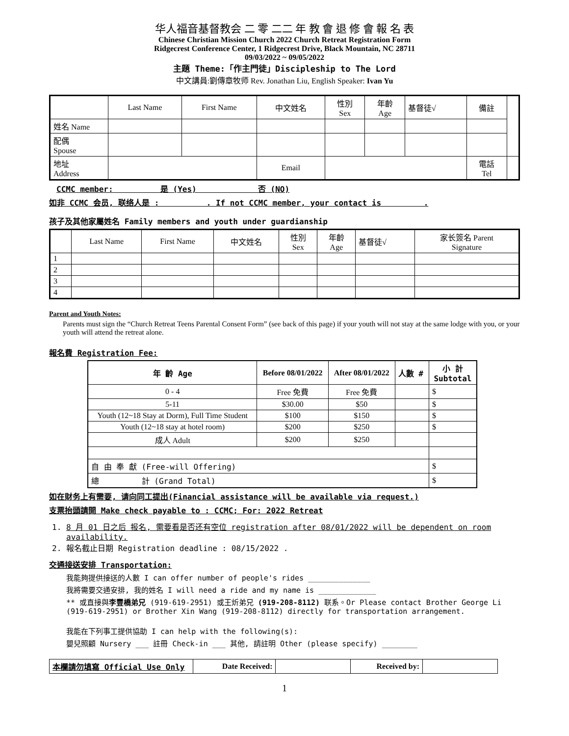华人福音基督教会 二 零 二二 年 教 會 退 修 會 報 名 表
Chinese Christian Mission Church 2022 Church Retreat Registration Form
Ridgecrest Conference Center, 1 Ridgecrest Drive, Black Mountain, NC 28711
09/03/2022 ~ 09/05/2022
主題 Theme:「作主門徒」Discipleship to The Lord
中文講員:劉傳章牧师 Rev. Jonathan Liu, English Speaker: Ivan Yu
| | Last Name | First Name | 中文姓名 | 性別 Sex | 年齡 Age | 基督徒√ | 備註 | |
| 姓名 Name | | | | | | | | |
| 配偶 Spouse | | | | | | | | |
| 地址 Address | | | Email | | | | 電話 Tel | |
CCMC member: 是 (Yes) 否 (NO)
如非 CCMC 会员, 联络人是 : . If not CCMC member, your contact is .
孩子及其他家屬姓名 Family members and youth under guardianship
| | Last Name | First Name | 中文姓名 | 性別 Sex | 年齡 Age | 基督徒√ | 家长簽名 Parent Signature |
| 1 | | | | | | | |
| 2 | | | | | | | |
| 3 | | | | | | | |
| 4 | | | | | | | |
Parent and Youth Notes:
Parents must sign the “Church Retreat Teens Parental Consent Form” (see back of this page) if your youth will not stay at the same lodge with you, or your youth will attend the retreat alone.
報名費 Registration Fee:
| 年 齡 Age | Before 08/01/2022 | After 08/01/2022 | 人數 # | 小 計 Subtotal |
| 0 - 4 | Free 免費 | Free 免費 | | $ |
| 5-11 | $30.00 | $50 | | $ |
| Youth (12~18 Stay at Dorm), Full Time Student | $100 | $150 | | $ |
| Youth (12~18 stay at hotel room) | $200 | $250 | | $ |
| 成人 Adult | $200 | $250 | | |
| 自 由 奉 獻 (Free-will Offering) | | | | $ |
| 總 計 (Grand Total) | | | | $ |
如在財务上有需要, 请向同工提出(Financial assistance will be available via request.)
支票抬頭請開 Make check payable to : CCMC; For: 2022 Retreat
1. 8 月 01 日之后 报名, 需要看是否还有空位 registration after 08/01/2022 will be dependent on room availability.
2. 報名截止日期 Registration deadline : 08/15/2022 .
交通接送安排 Transportation:
我能夠提供接送的人數 I can offer number of people's rides ______________
我將需要交通安排, 我的姓名 I will need a ride and my name is _____________
** 或直接與李豐橋弟兄 (919-619-2951) 或王炘弟兄 (919-208-8112) 联系。Or Please contact Brother George Li (919-619-2951) or Brother Xin Wang (919-208-8112) directly for transportation arrangement.
我能在下列事工提供協助 I can help with the following(s):
嬰兒照顧 Nursery ___ 註冊 Check-in ___ 其他, 請註明 Other (please specify) ________
| 本欄請勿填寫 Official Use Only | Date Received: | | Received by: | |
1